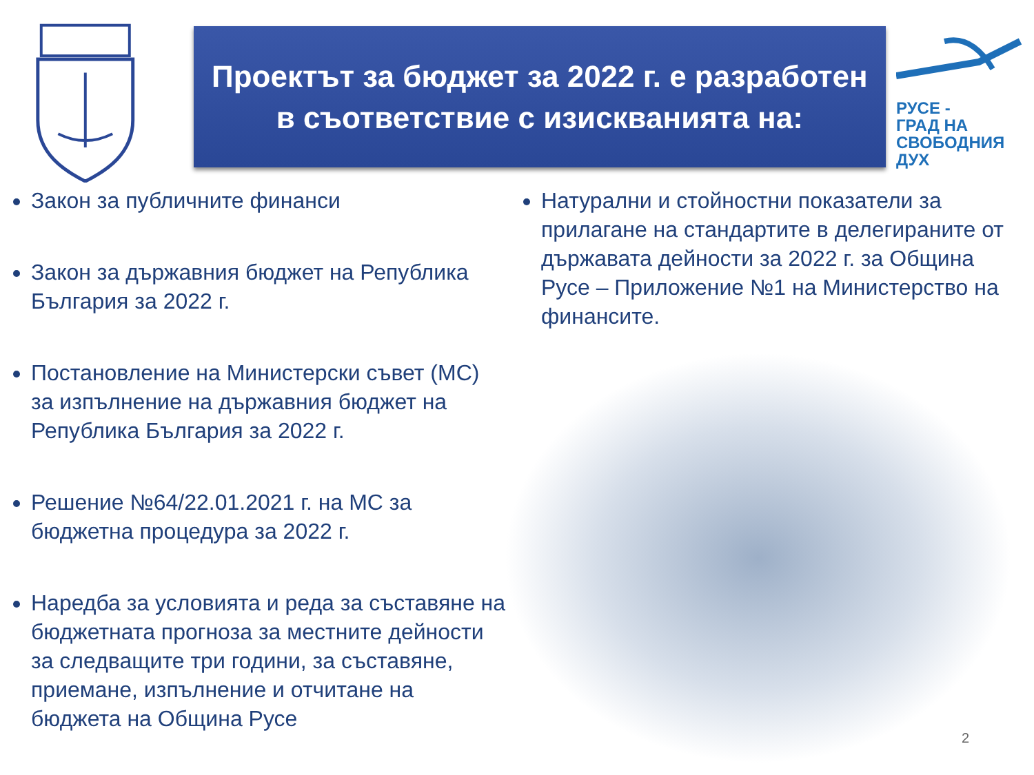Проектът за бюджет за 2022 г. е разработен
в съответствие с изискванията на:
РУСЕ -
ГРАД НА
СВОБОДНИЯ
ДУХ
Закон за публичните финанси
Закон за държавния бюджет на Република България за 2022 г.
Постановление на Министерски съвет (МС) за изпълнение на държавния бюджет на Република България за 2022 г.
Решение №64/22.01.2021 г. на МС за бюджетна процедура за 2022 г.
Наредба за условията и реда за съставяне на бюджетната прогноза за местните дейности за следващите три години, за съставяне, приемане, изпълнение и отчитане на бюджета на Община Русе
Натурални и стойностни показатели за прилагане на стандартите в делегираните от държавата дейности за 2022 г. за Община Русе – Приложение №1 на Министерство на финансите.
2